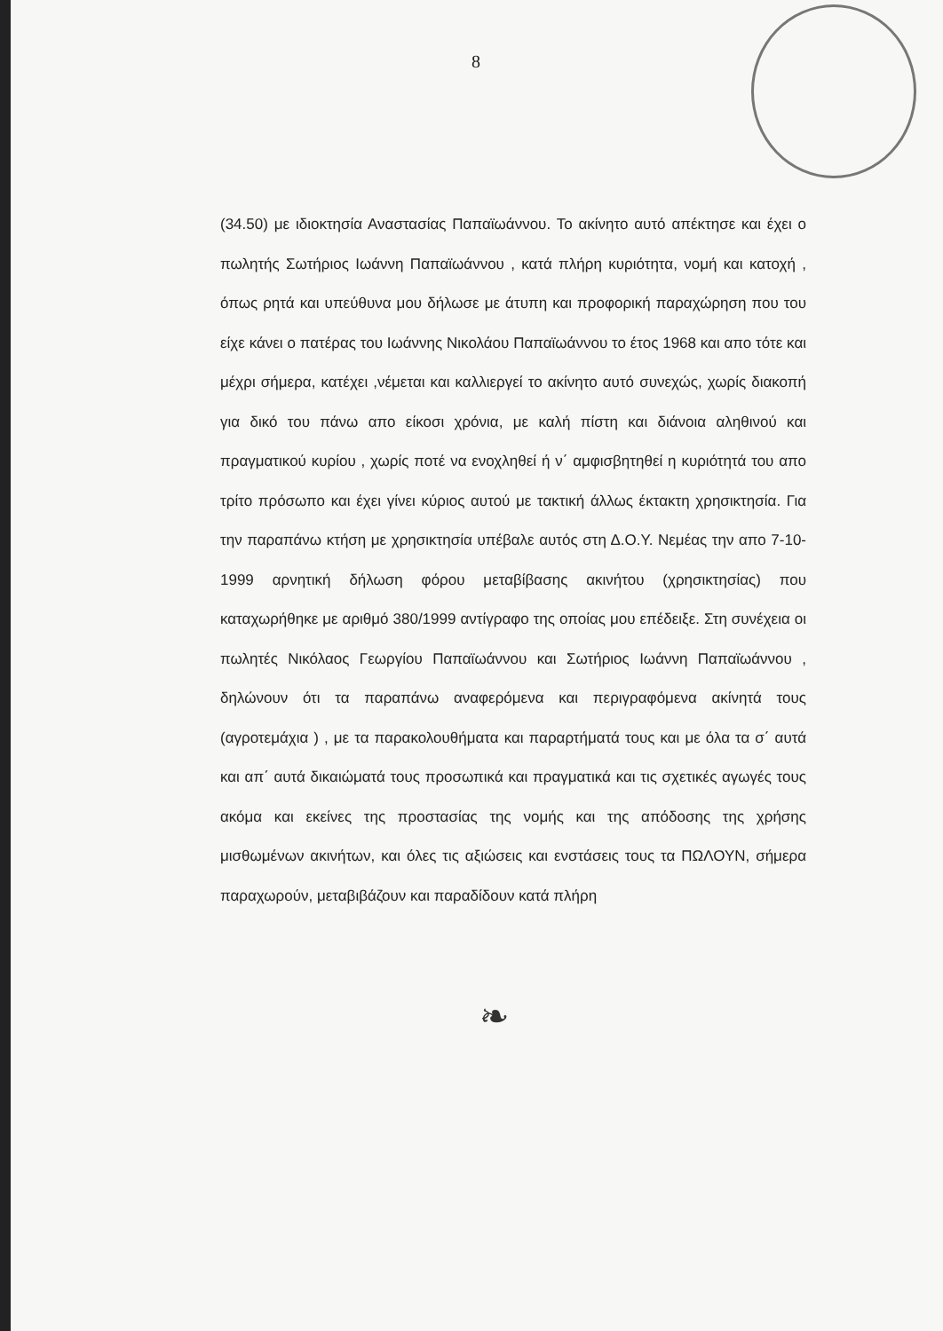8
(34.50) με ιδιοκτησία Αναστασίας Παπαϊωάννου. Το ακίνητο αυτό απέκτησε και έχει ο πωλητής Σωτήριος Ιωάννη Παπαϊωάννου , κατά πλήρη κυριότητα, νομή και κατοχή , όπως ρητά και υπεύθυνα μου δήλωσε με άτυπη και προφορική παραχώρηση που του είχε κάνει ο πατέρας του Ιωάννης Νικολάου Παπαϊωάννου το έτος 1968 και απο τότε και μέχρι σήμερα, κατέχει ,νέμεται και καλλιεργεί το ακίνητο αυτό συνεχώς, χωρίς διακοπή για δικό του πάνω απο είκοσι χρόνια, με καλή πίστη και διάνοια αληθινού και πραγματικού κυρίου , χωρίς ποτέ να ενοχληθεί ή ν΄ αμφισβητηθεί η κυριότητά του απο τρίτο πρόσωπο και έχει γίνει κύριος αυτού με τακτική άλλως έκτακτη χρησικτησία. Για την παραπάνω κτήση με χρησικτησία υπέβαλε αυτός στη Δ.Ο.Υ. Νεμέας την απο 7-10-1999 αρνητική δήλωση φόρου μεταβίβασης ακινήτου (χρησικτησίας) που καταχωρήθηκε με αριθμό 380/1999 αντίγραφο της οποίας μου επέδειξε. Στη συνέχεια οι πωλητές Νικόλαος Γεωργίου Παπαϊωάννου και Σωτήριος Ιωάννη Παπαϊωάννου , δηλώνουν ότι τα παραπάνω αναφερόμενα και περιγραφόμενα ακίνητά τους (αγροτεμάχια ) , με τα παρακολουθήματα και παραρτήματά τους και με όλα τα σ΄ αυτά και απ΄ αυτά δικαιώματά τους προσωπικά και πραγματικά και τις σχετικές αγωγές τους ακόμα και εκείνες της προστασίας της νομής και της απόδοσης της χρήσης μισθωμένων ακινήτων, και όλες τις αξιώσεις και ενστάσεις τους τα ΠΩΛΟΥΝ, σήμερα παραχωρούν, μεταβιβάζουν και παραδίδουν κατά πλήρη
❧